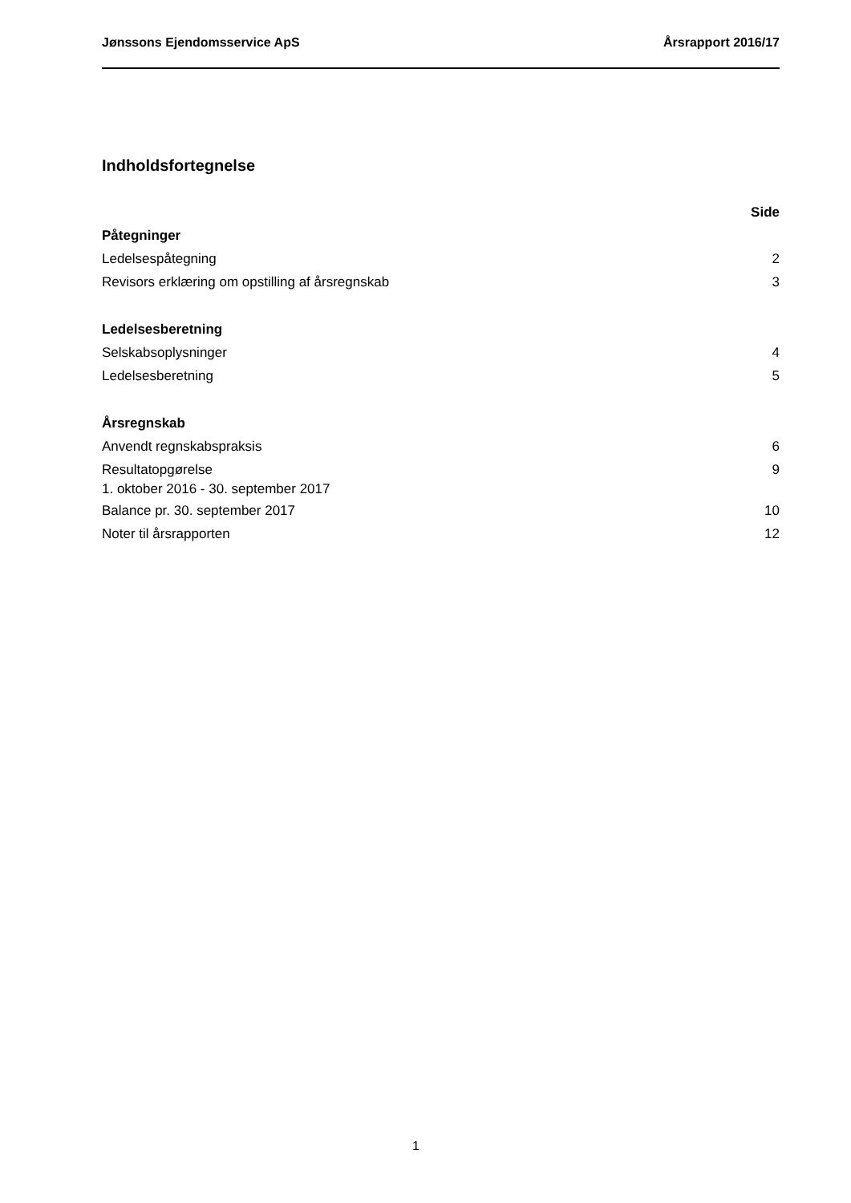Jønssons Ejendomsservice ApS Årsrapport 2016/17
Indholdsfortegnelse
Side
Påtegninger
Ledelsespåtegning 2
Revisors erklæring om opstilling af årsregnskab 3
Ledelsesberetning
Selskabsoplysninger 4
Ledelsesberetning 5
Årsregnskab
Anvendt regnskabspraksis 6
Resultatopgørelse
1. oktober 2016 - 30. september 2017 9
Balance pr. 30. september 2017 10
Noter til årsrapporten 12
1